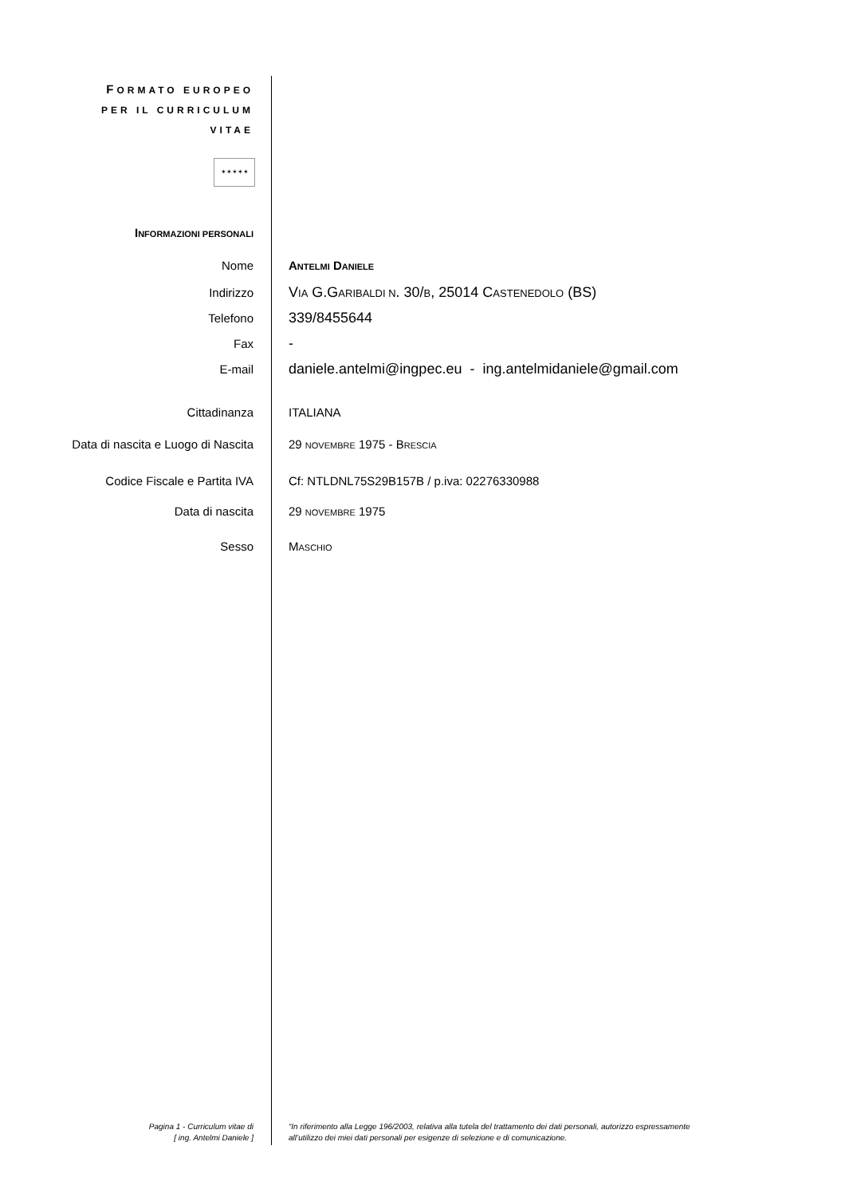FORMATO EUROPEO
PER IL CURRICULUM
VITAE
✶✶✶✶✶
INFORMAZIONI PERSONALI
Nome ANTELMI DANIELE
Indirizzo
VIA G.GARIBALDI N. 30/B, 25014 CASTENEDOLO (BS)
Telefono
339/8455644
Fax
-
E-mail
daniele.antelmi@ingpec.eu - ing.antelmidaniele@gmail.com
Cittadinanza ITALIANA
Data di nascita e Luogo di Nascita 29 NOVEMBRE 1975 - BRESCIA
Codice Fiscale e Partita IVA Cf: NTLDNL75S29B157B / p.iva: 02276330988
Data di nascita 29 NOVEMBRE 1975
Sesso MASCHIO
Pagina 1 - Curriculum vitae di
[ ing. Antelmi Daniele ]
“In riferimento alla Legge 196/2003, relativa alla tutela del trattamento dei dati personali, autorizzo espressamente
all’utilizzo dei miei dati personali per esigenze di selezione e di comunicazione.